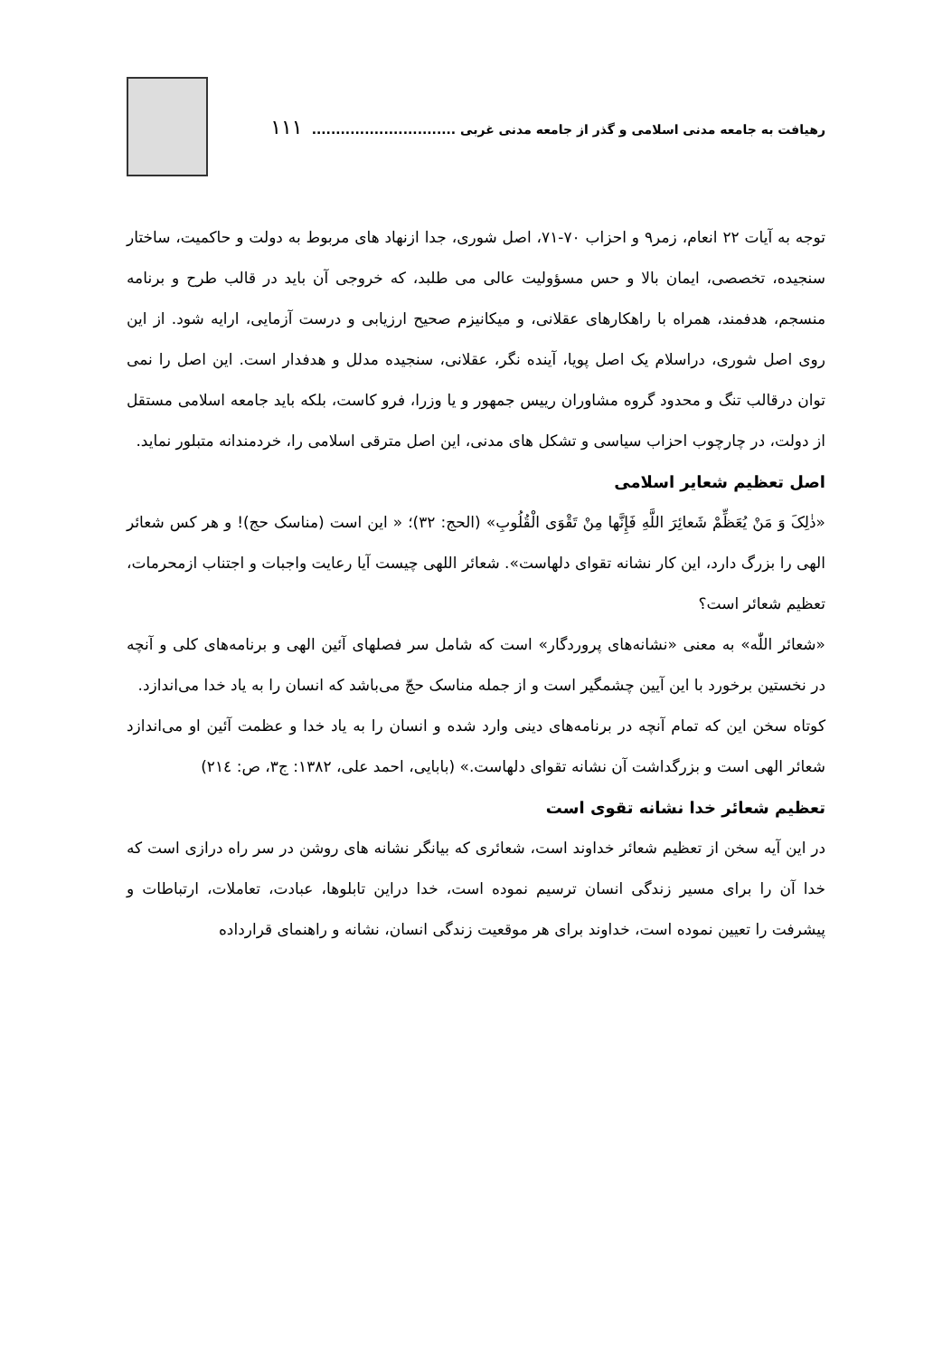رهیافت به جامعه مدنی اسلامی و گذر از جامعه مدنی غربی .............................. ۱۱۱
توجه به آیات ۲۲ انعام، زمر۹ و احزاب ۷۰-۷۱، اصل شوری، جدا ازنهاد های مربوط به دولت و حاکمیت، ساختار سنجیده، تخصصی، ایمان بالا و حس مسؤولیت عالی می طلبد، که خروجی آن باید در قالب طرح و برنامه منسجم، هدفمند، همراه با راهکارهای عقلانی، و میکانیزم صحیح ارزیابی و درست آزمایی، ارایه شود. از این روی اصل شوری، دراسلام یک اصل پویا، آینده نگر، عقلانی، سنجیده مدلل و هدفدار است. این اصل را نمی توان درقالب تنگ و محدود گروه مشاوران رییس جمهور و یا وزرا، فرو کاست، بلکه باید جامعه اسلامی مستقل از دولت، در چارچوب احزاب سیاسی و تشکل های مدنی، این اصل مترقی اسلامی را، خردمندانه متبلور نماید.
اصل تعظیم شعایر اسلامی
«ذٰلِکَ وَ مَنْ یُعَظِّمْ شَعائِرَ اللَّهِ فَإِنَّها مِنْ تَقْوَی الْقُلُوبِ» (الحج: ۳۲)؛ « این است (مناسک حج)! و هر کس شعائر الهی را بزرگ دارد، این کار نشانه تقوای دلهاست». شعائر اللهی چیست آیا رعایت واجبات و اجتناب ازمحرمات، تعظیم شعائر است؟
«شعائر اللّٰه» به معنی «نشانه‌های پروردگار» است که شامل سر فصلهای آئین الهی و برنامه‌های کلی و آنچه در نخستین برخورد با این آیین چشمگیر است و از جمله مناسک حجّ می‌باشد که انسان را به یاد خدا می‌اندازد.
کوتاه سخن این که تمام آنچه در برنامه‌های دینی وارد شده و انسان را به یاد خدا و عظمت آئین او می‌اندازد شعائر الهی است و بزرگداشت آن نشانه تقوای دلهاست.» (بابایی، احمد علی، ۱۳۸۲: ج۳، ص: ۲۱٤)
تعظیم شعائر خدا نشانه تقوی است
در این آیه سخن از تعظیم شعائر خداوند است، شعائری که بیانگر نشانه های روشن در سر راه درازی است که خدا آن را برای مسیر زندگی انسان ترسیم نموده است، خدا دراین تابلوها، عبادت، تعاملات، ارتباطات و پیشرفت را تعیین نموده است، خداوند برای هر موقعیت زندگی انسان، نشانه و راهنمای قرارداده